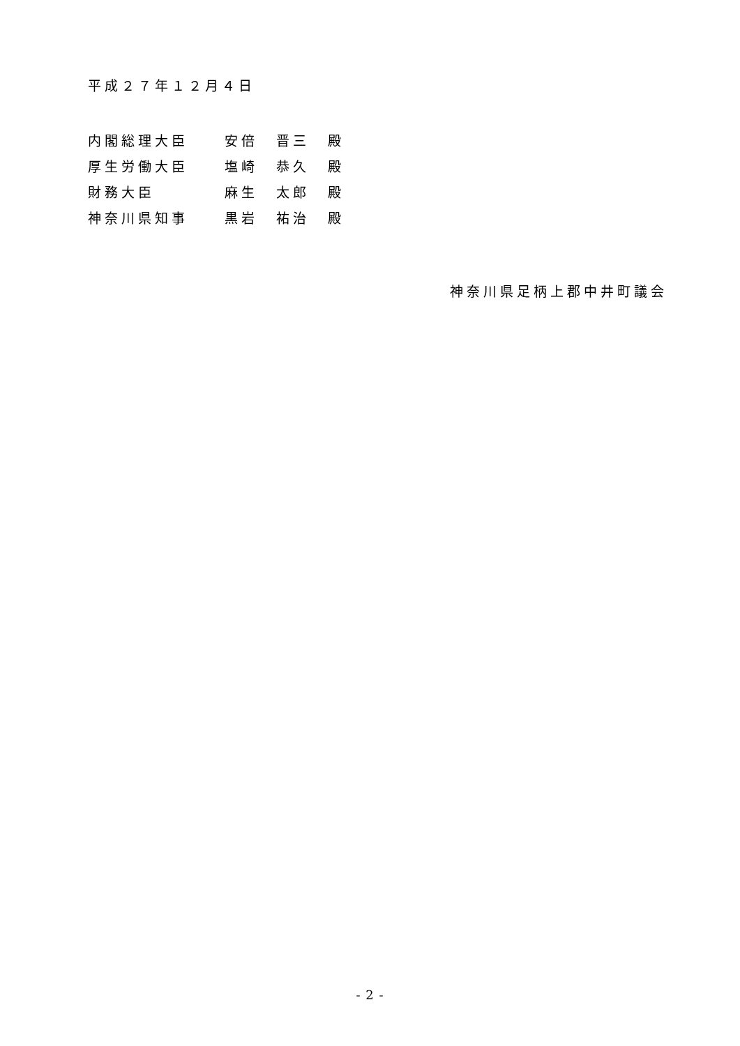平成２７年１２月４日
| 内閣総理大臣 | 安倍 | 晋三 | 殿 |
| 厚生労働大臣 | 塩崎 | 恭久 | 殿 |
| 財務大臣 | 麻生 | 太郎 | 殿 |
| 神奈川県知事 | 黒岩 | 祐治 | 殿 |
神奈川県足柄上郡中井町議会
- 2 -